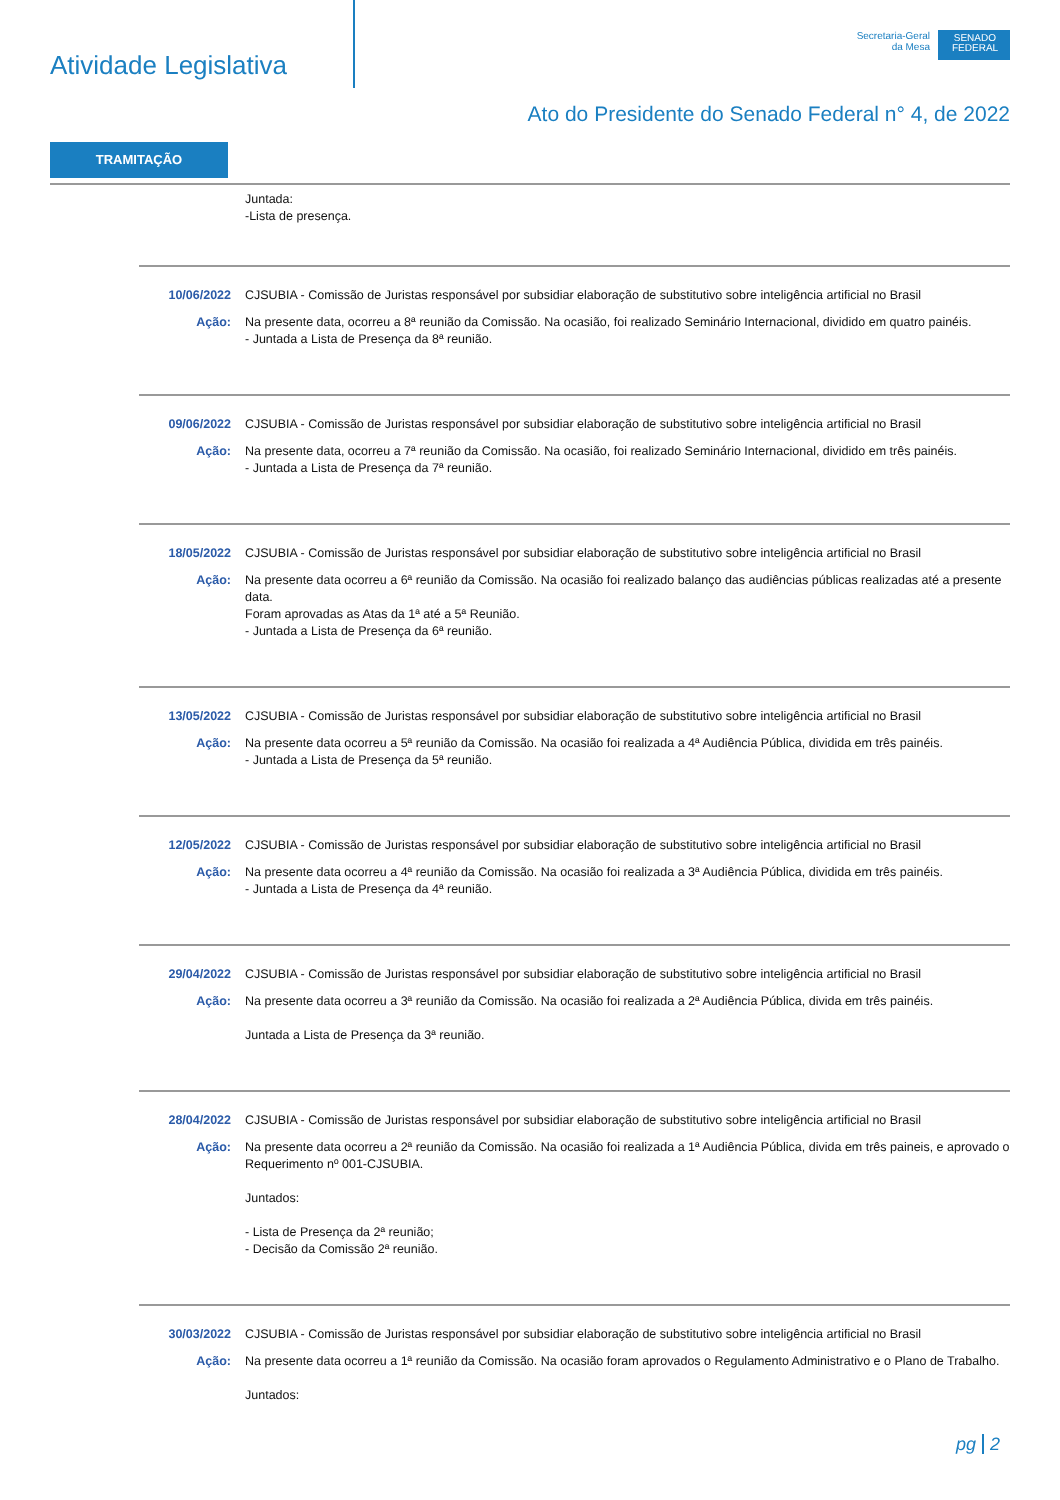Atividade Legislativa
Secretaria-Geral
da Mesa
SENADO FEDERAL
Ato do Presidente do Senado Federal n° 4, de 2022
TRAMITAÇÃO
Juntada:
-Lista de presença.
10/06/2022 CJSUBIA - Comissão de Juristas responsável por subsidiar elaboração de substitutivo sobre inteligência artificial no Brasil
Ação: Na presente data, ocorreu a 8ª reunião da Comissão. Na ocasião, foi realizado Seminário Internacional, dividido em quatro painéis.
- Juntada a Lista de Presença da 8ª reunião.
09/06/2022 CJSUBIA - Comissão de Juristas responsável por subsidiar elaboração de substitutivo sobre inteligência artificial no Brasil
Ação: Na presente data, ocorreu a 7ª reunião da Comissão. Na ocasião, foi realizado Seminário Internacional, dividido em três painéis.
- Juntada a Lista de Presença da 7ª reunião.
18/05/2022 CJSUBIA - Comissão de Juristas responsável por subsidiar elaboração de substitutivo sobre inteligência artificial no Brasil
Ação: Na presente data ocorreu a 6ª reunião da Comissão. Na ocasião foi realizado balanço das audiências públicas realizadas até a presente data.
Foram aprovadas as Atas da 1ª até a 5ª Reunião.
- Juntada a Lista de Presença da 6ª reunião.
13/05/2022 CJSUBIA - Comissão de Juristas responsável por subsidiar elaboração de substitutivo sobre inteligência artificial no Brasil
Ação: Na presente data ocorreu a 5ª reunião da Comissão. Na ocasião foi realizada a 4ª Audiência Pública, dividida em três painéis.
- Juntada a Lista de Presença da 5ª reunião.
12/05/2022 CJSUBIA - Comissão de Juristas responsável por subsidiar elaboração de substitutivo sobre inteligência artificial no Brasil
Ação: Na presente data ocorreu a 4ª reunião da Comissão. Na ocasião foi realizada a 3ª Audiência Pública, dividida em três painéis.
- Juntada a Lista de Presença da 4ª reunião.
29/04/2022 CJSUBIA - Comissão de Juristas responsável por subsidiar elaboração de substitutivo sobre inteligência artificial no Brasil
Ação: Na presente data ocorreu a 3ª reunião da Comissão. Na ocasião foi realizada a 2ª Audiência Pública, divida em três painéis.
Juntada a Lista de Presença da 3ª reunião.
28/04/2022 CJSUBIA - Comissão de Juristas responsável por subsidiar elaboração de substitutivo sobre inteligência artificial no Brasil
Ação: Na presente data ocorreu a 2ª reunião da Comissão. Na ocasião foi realizada a 1ª Audiência Pública, divida em três paineis, e aprovado o Requerimento nº 001-CJSUBIA.
Juntados:
- Lista de Presença da 2ª reunião;
- Decisão da Comissão 2ª reunião.
30/03/2022 CJSUBIA - Comissão de Juristas responsável por subsidiar elaboração de substitutivo sobre inteligência artificial no Brasil
Ação: Na presente data ocorreu a 1ª reunião da Comissão. Na ocasião foram aprovados o Regulamento Administrativo e o Plano de Trabalho.
Juntados:
pg 2